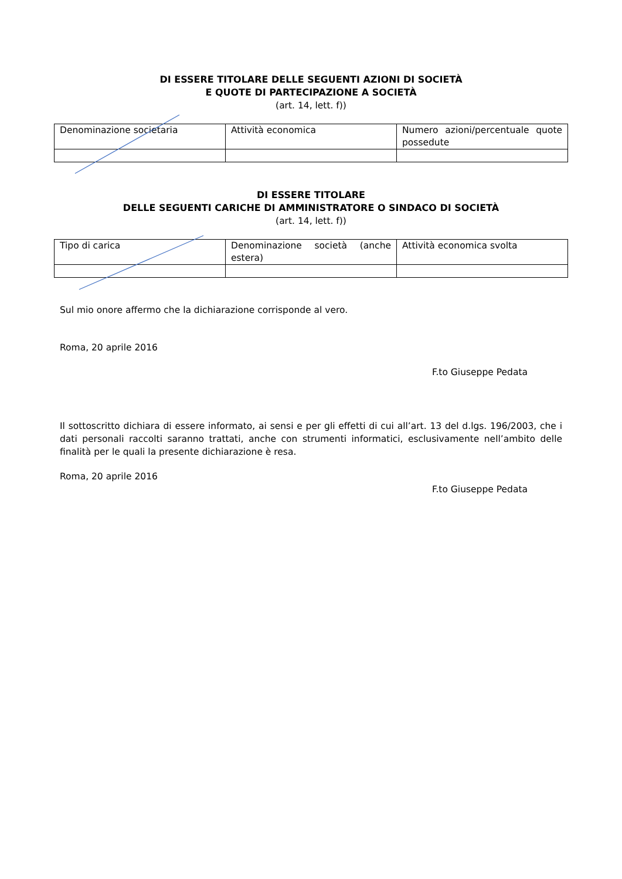DI ESSERE TITOLARE DELLE SEGUENTI AZIONI DI SOCIETÀ
E QUOTE DI PARTECIPAZIONE A SOCIETÀ
(art. 14, lett. f))
| Denominazione societaria | Attività economica | Numero azioni/percentuale quote possedute |
DI ESSERE TITOLARE
DELLE SEGUENTI CARICHE DI AMMINISTRATORE O SINDACO DI SOCIETÀ
(art. 14, lett. f))
| Tipo di carica | Denominazione società (anche estera) | Attività economica svolta |
Sul mio onore affermo che la dichiarazione corrisponde al vero.
Roma, 20 aprile 2016
F.to Giuseppe Pedata
Il sottoscritto dichiara di essere informato, ai sensi e per gli effetti di cui all’art. 13 del d.lgs. 196/2003, che i dati personali raccolti saranno trattati, anche con strumenti informatici, esclusivamente nell’ambito delle finalità per le quali la presente dichiarazione è resa.
Roma, 20 aprile 2016
F.to Giuseppe Pedata